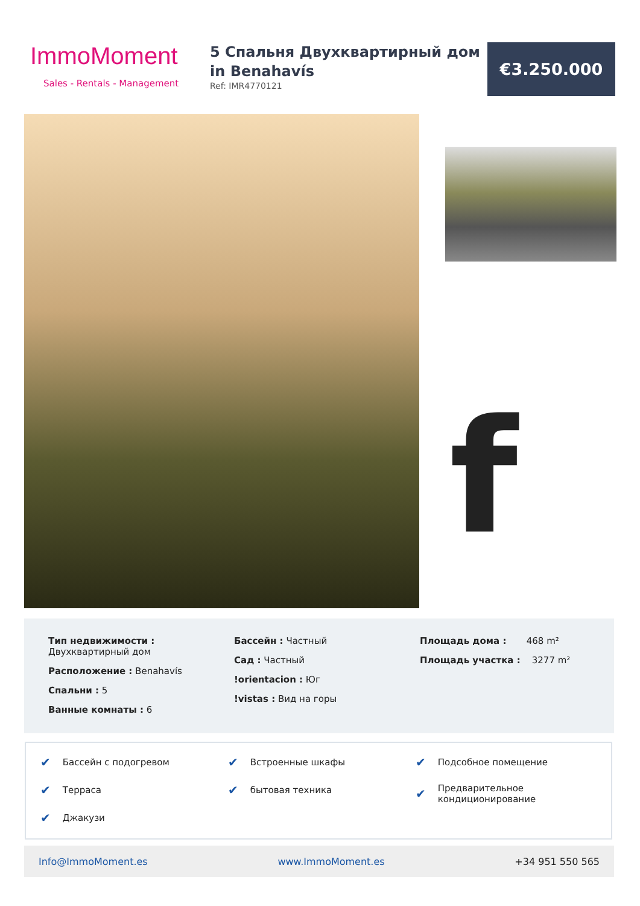ImmoMoment
Sales - Rentals - Management
5 Спальня Двухквартирный дом in Benahavís
Ref: IMR4770121
€3.250.000
f
Тип недвижимости :
Двухквартирный дом
Расположение : Benahavís
Спальни : 5
Ванные комнаты : 6
Бассейн : Частный
Сад : Частный
!orientacion : Юг
!vistas : Вид на горы
Площадь дома : 468 m²
Площадь участка : 3277 m²
✔ Бассейн с подогревом
✔ Терраса
✔ Джакузи
✔ Встроенные шкафы
✔ бытовая техника
✔ Подсобное помещение
✔ Предварительное кондиционирование
Info@ImmoMoment.es www.ImmoMoment.es +34 951 550 565